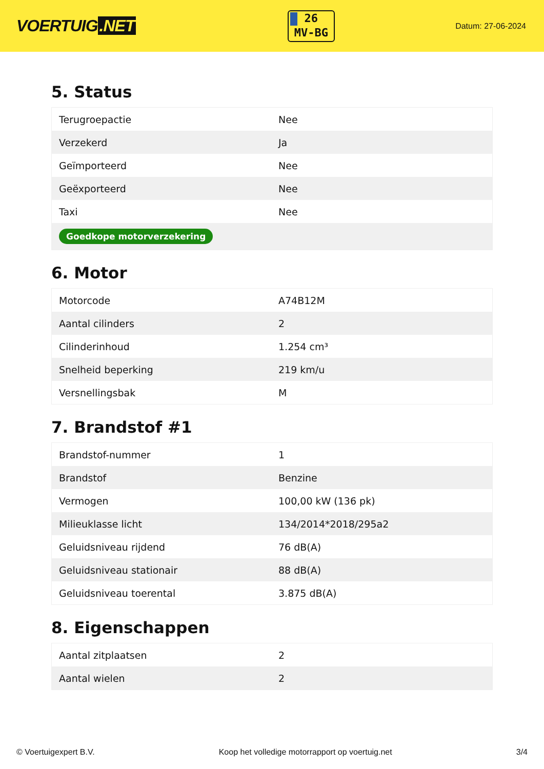VOERTUIG.NET
26
MV-BG
Datum: 27-06-2024
5. Status
| Terugroepactie | Nee |
| Verzekerd | Ja |
| Geïmporteerd | Nee |
| Geëxporteerd | Nee |
| Taxi | Nee |
| Goedkope motorverzekering | |
6. Motor
| Motorcode | A74B12M |
| Aantal cilinders | 2 |
| Cilinderinhoud | 1.254 cm³ |
| Snelheid beperking | 219 km/u |
| Versnellingsbak | M |
7. Brandstof #1
| Brandstof-nummer | 1 |
| Brandstof | Benzine |
| Vermogen | 100,00 kW (136 pk) |
| Milieuklasse licht | 134/2014*2018/295a2 |
| Geluidsniveau rijdend | 76 dB(A) |
| Geluidsniveau stationair | 88 dB(A) |
| Geluidsniveau toerental | 3.875 dB(A) |
8. Eigenschappen
| Aantal zitplaatsen | 2 |
| Aantal wielen | 2 |
© Voertuigexpert B.V. Koop het volledige motorrapport op voertuig.net 3/4